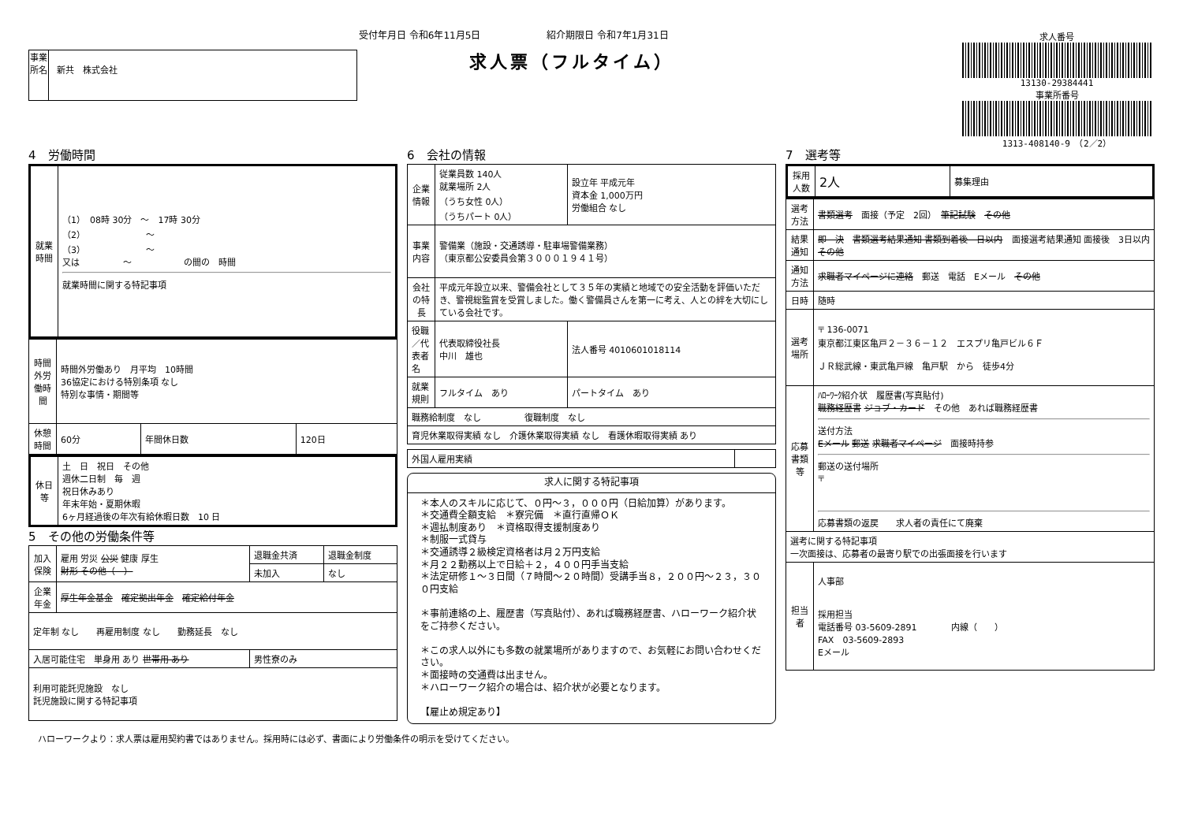受付年月日 令和6年11月5日　　　　　　　紹介期限日 令和7年1月31日
求人票（フルタイム）
事業所名
新共　株式会社
求人番号
13130-29384441
事業所番号
1313-408140-9　（2／2）
4　労働時間
| 就業時間 | （1） 08時 30分 ～ 17時 30分 （2） ～ （3） ～ 又は ～ の間の 時間 就業時間に関する特記事項 |
| 時間外労働時間 | 時間外労働あり 月平均 10時間 36協定における特別条項 なし 特別な事情・期間等 | | |
| 休憩時間 | 60分 | 年間休日数 | 120日 |
| 休日等 | 土 日 祝日 その他 週休二日制 毎 週 祝日休みあり 年末年始・夏期休暇 6ヶ月経過後の年次有給休暇日数 10 日 |
5　その他の労働条件等
| 加入保険 | 雇用 労災 公災 健康 厚生 財形 その他（ ） | 退職金共済 | 退職金制度 |
| | | 未加入 | なし |
| 企業年金 | 厚生年金基金 確定拠出年金 確定給付年金 | | |
| 定年制 なし 再雇用制度 なし 勤務延長 なし | | | |
| 入居可能住宅 単身用 あり 世帯用 あり | | 男性寮のみ | |
| 利用可能託児施設 なし 託児施設に関する特記事項 | | | |
6　会社の情報
| 企業情報 | 従業員数 140人 就業場所 2人 （うち女性 0人） （うちパート 0人） | 設立年 平成元年 資本金 1,000万円 労働組合 なし |
| 事業内容 | 警備業（施設・交通誘導・駐車場警備業務） （東京都公安委員会第３０００１９４１号） | |
| 会社の特長 | 平成元年設立以来、警備会社として３５年の実績と地域での安全活動を評価いただき、警視総監賞を受賞しました。働く警備員さんを第一に考え、人との絆を大切にしている会社です。 | |
| 役職／代表者名 | 代表取締役社長 中川 雄也 | 法人番号 4010601018114 |
| 就業規則 | フルタイム あり | パートタイム あり |
| 職務給制度 なし 復職制度 なし | | |
| 育児休業取得実績 なし 介護休業取得実績 なし 看護休暇取得実績 あり | | |
| 外国人雇用実績 | |
求人に関する特記事項
＊本人のスキルに応じて、０円～３，０００円（日給加算）があります。
＊交通費全額支給　＊寮完備　＊直行直帰ＯＫ
＊週払制度あり　＊資格取得支援制度あり
＊制服一式貸与
＊交通誘導２級検定資格者は月２万円支給
＊月２２勤務以上で日給＋２，４００円手当支給
＊法定研修１～３日間（７時間～２０時間）受講手当８，２００円～２３，３００円支給
＊事前連絡の上、履歴書（写真貼付）、あれば職務経歴書、ハローワーク紹介状をご持参ください。
＊この求人以外にも多数の就業場所がありますので、お気軽にお問い合わせください。
＊面接時の交通費は出ません。
＊ハローワーク紹介の場合は、紹介状が必要となります。
【雇止め規定あり】
7　選考等
| 採用人数 | 2人 | 募集理由 |
| 選考方法 | 書類選考 面接（予定 2回） 筆記試験 その他 |
| 結果通知 | 即 決 書類選考結果通知 書類到着後 日以内 面接選考結果通知 面接後 3日以内 その他 |
| 通知方法 | 求職者マイページに連絡 郵送 電話 Eメール その他 |
| 日時 | 随時 |
| 選考場所 | 〒 136-0071 東京都江東区亀戸２－３６－１２ エスプリ亀戸ビル６Ｆ ＪＲ総武線・東武亀戸線 亀戸駅 から 徒歩4分 |
| 応募書類等 | ﾊﾛｰﾜｰｸ紹介状 履歴書(写真貼付) 職務経歴書 ジョブ・カード その他 あれば職務経歴書 送付方法 Eメール 郵送 求職者マイページ 面接時持参 郵送の送付場所 〒 応募書類の返戻 求人者の責任にて廃棄 |
| 選考に関する特記事項 一次面接は、応募者の最寄り駅での出張面接を行います | |
| 担当者 | 人事部 採用担当 電話番号 03-5609-2891 内線（ ） FAX 03-5609-2893 Eメール |
ハローワークより：求人票は雇用契約書ではありません。採用時には必ず、書面により労働条件の明示を受けてください。